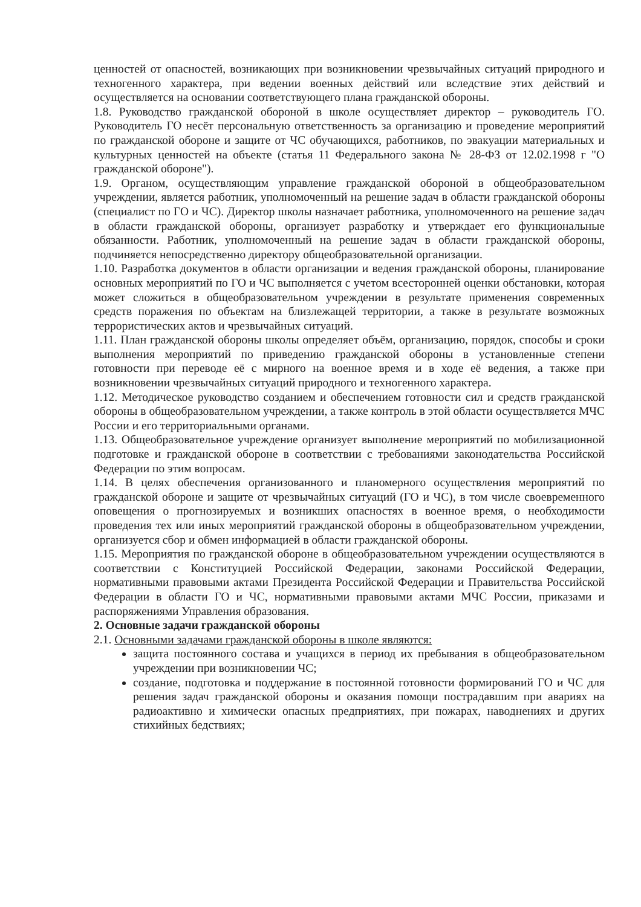ценностей от опасностей, возникающих при возникновении чрезвычайных ситуаций природного и техногенного характера, при ведении военных действий или вследствие этих действий и осуществляется на основании соответствующего плана гражданской обороны.
1.8. Руководство гражданской обороной в школе осуществляет директор – руководитель ГО. Руководитель ГО несёт персональную ответственность за организацию и проведение мероприятий по гражданской обороне и защите от ЧС обучающихся, работников, по эвакуации материальных и культурных ценностей на объекте (статья 11 Федерального закона № 28-ФЗ от 12.02.1998 г "О гражданской обороне").
1.9. Органом, осуществляющим управление гражданской обороной в общеобразовательном учреждении, является работник, уполномоченный на решение задач в области гражданской обороны (специалист по ГО и ЧС). Директор школы назначает работника, уполномоченного на решение задач в области гражданской обороны, организует разработку и утверждает его функциональные обязанности. Работник, уполномоченный на решение задач в области гражданской обороны, подчиняется непосредственно директору общеобразовательной организации.
1.10. Разработка документов в области организации и ведения гражданской обороны, планирование основных мероприятий по ГО и ЧС выполняется с учетом всесторонней оценки обстановки, которая может сложиться в общеобразовательном учреждении в результате применения современных средств поражения по объектам на близлежащей территории, а также в результате возможных террористических актов и чрезвычайных ситуаций.
1.11. План гражданской обороны школы определяет объём, организацию, порядок, способы и сроки выполнения мероприятий по приведению гражданской обороны в установленные степени готовности при переводе её с мирного на военное время и в ходе её ведения, а также при возникновении чрезвычайных ситуаций природного и техногенного характера.
1.12. Методическое руководство созданием и обеспечением готовности сил и средств гражданской обороны в общеобразовательном учреждении, а также контроль в этой области осуществляется МЧС России и его территориальными органами.
1.13. Общеобразовательное учреждение организует выполнение мероприятий по мобилизационной подготовке и гражданской обороне в соответствии с требованиями законодательства Российской Федерации по этим вопросам.
1.14. В целях обеспечения организованного и планомерного осуществления мероприятий по гражданской обороне и защите от чрезвычайных ситуаций (ГО и ЧС), в том числе своевременного оповещения о прогнозируемых и возникших опасностях в военное время, о необходимости проведения тех или иных мероприятий гражданской обороны в общеобразовательном учреждении, организуется сбор и обмен информацией в области гражданской обороны.
1.15. Мероприятия по гражданской обороне в общеобразовательном учреждении осуществляются в соответствии с Конституцией Российской Федерации, законами Российской Федерации, нормативными правовыми актами Президента Российской Федерации и Правительства Российской Федерации в области ГО и ЧС, нормативными правовыми актами МЧС России, приказами и распоряжениями Управления образования.
2. Основные задачи гражданской обороны
2.1. Основными задачами гражданской обороны в школе являются:
защита постоянного состава и учащихся в период их пребывания в общеобразовательном учреждении при возникновении ЧС;
создание, подготовка и поддержание в постоянной готовности формирований ГО и ЧС для решения задач гражданской обороны и оказания помощи пострадавшим при авариях на радиоактивно и химически опасных предприятиях, при пожарах, наводнениях и других стихийных бедствиях;